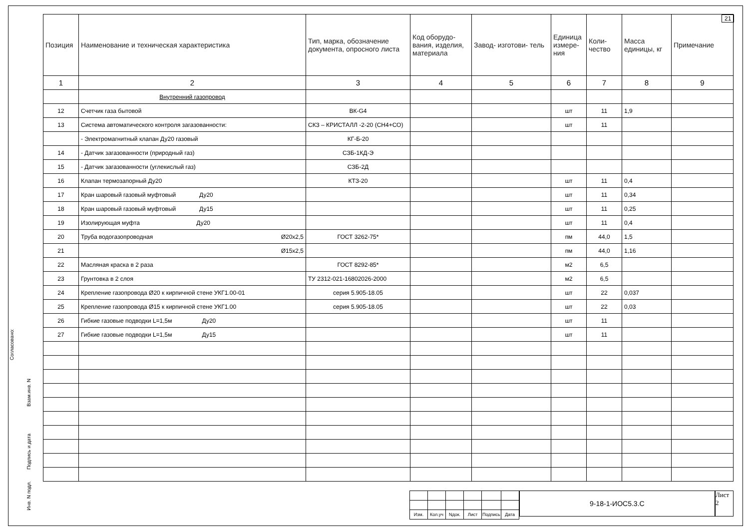21
| Позиция | Наименование и техническая характеристика | Тип, марка, обозначение документа, опросного листа | Код оборудо- вания, изделия, материала | Завод- изготови- тель | Единица измере- ния | Коли- чество | Масса единицы, кг | Примечание |
| --- | --- | --- | --- | --- | --- | --- | --- | --- |
| 1 | 2 | 3 | 4 | 5 | 6 | 7 | 8 | 9 |
| | Внутренний газопровод | | | | | | | |
| 12 | Счетчик газа бытовой | ВК-G4 | | | шт | 11 | 1,9 | |
| 13 | Система автоматического контроля загазованности: | СКЗ – КРИСТАЛЛ -2-20 (СН4+СО) | | | шт | 11 | | |
| | - Электромагнитный клапан Ду20 газовый | КГ-Б-20 | | | | | | |
| 14 | - Датчик загазованности (природный газ) | СЗБ-1КД-Э | | | | | | |
| 15 | - Датчик загазованности (углекислый газ) | СЗБ-2Д | | | | | | |
| 16 | Клапан термозапорный Ду20 | КТЗ-20 | | | шт | 11 | 0,4 | |
| 17 | Кран шаровый газовый муфтовый Ду20 | | | | шт | 11 | 0,34 | |
| 18 | Кран шаровый газовый муфтовый Ду15 | | | | шт | 11 | 0,25 | |
| 19 | Изолирующая муфта Ду20 | | | | шт | 11 | 0,4 | |
| 20 | Труба водогазопроводная Ø20х2,5 | ГОСТ 3262-75* | | | пм | 44,0 | 1,5 | |
| 21 | Ø15х2,5 | | | | пм | 44,0 | 1,16 | |
| 22 | Масляная краска в 2 раза | ГОСТ 8292-85* | | | м2 | 6,5 | | |
| 23 | Грунтовка в 2 слоя | ТУ 2312-021-16802026-2000 | | | м2 | 6,5 | | |
| 24 | Крепление газопровода Ø20 к кирпичной стене УКГ1.00-01 | серия 5.905-18.05 | | | шт | 22 | 0,037 | |
| 25 | Крепление газопровода Ø15 к кирпичной стене УКГ1.00 | серия 5.905-18.05 | | | шт | 22 | 0,03 | |
| 26 | Гибкие газовые подводки L=1,5м Ду20 | | | | шт | 11 | | |
| 27 | Гибкие газовые подводки L=1,5м Ду15 | | | | шт | 11 | | |
Согласовано:
Взам.инв. N
Подпись и дата
Инв. N подл.
| Изм. | Кол.уч | Nдок. | Лист | Подпись | Дата |
9-18-1-ИОС5.3.С Лист
2